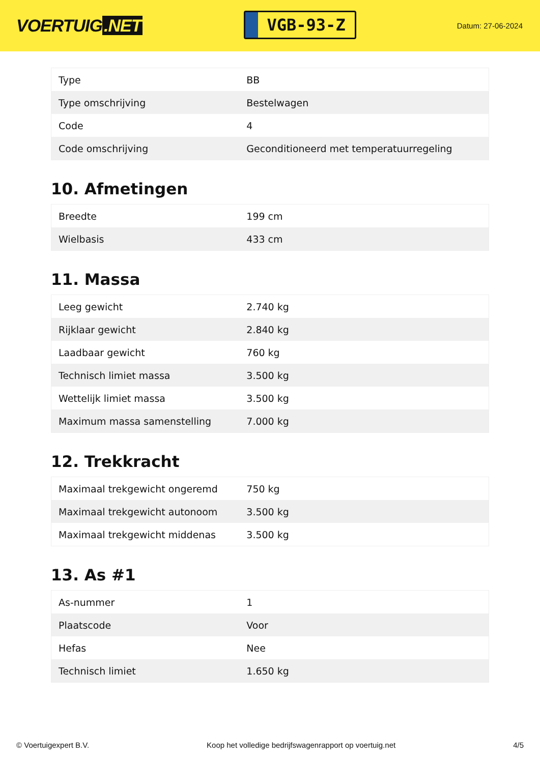VOERTUIG.NET
VGB-93-Z
Datum: 27-06-2024
| Type | BB |
| Type omschrijving | Bestelwagen |
| Code | 4 |
| Code omschrijving | Geconditioneerd met temperatuurregeling |
10. Afmetingen
| Breedte | 199 cm |
| Wielbasis | 433 cm |
11. Massa
| Leeg gewicht | 2.740 kg |
| Rijklaar gewicht | 2.840 kg |
| Laadbaar gewicht | 760 kg |
| Technisch limiet massa | 3.500 kg |
| Wettelijk limiet massa | 3.500 kg |
| Maximum massa samenstelling | 7.000 kg |
12. Trekkracht
| Maximaal trekgewicht ongeremd | 750 kg |
| Maximaal trekgewicht autonoom | 3.500 kg |
| Maximaal trekgewicht middenas | 3.500 kg |
13. As #1
| As-nummer | 1 |
| Plaatscode | Voor |
| Hefas | Nee |
| Technisch limiet | 1.650 kg |
© Voertuigexpert B.V. Koop het volledige bedrijfswagenrapport op voertuig.net 4/5